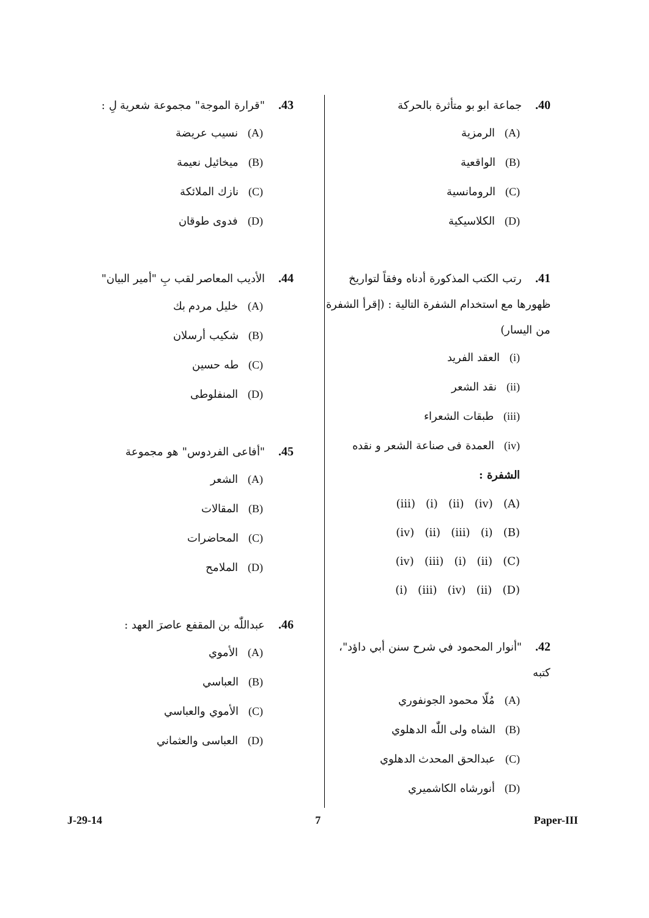40. جماعة ابو بو متأثرة بالحركة
(A) الرمزية
(B) الواقعية
(C) الرومانسية
(D) الكلاسيكية
41. رتب الكتب المذكورة أدناه وفقاً لتواريخ ظهورها مع استخدام الشفرة التالية : (إقرأ الشفرة من اليسار)
(i) العقد الفريد
(ii) نقد الشعر
(iii) طبقات الشعراء
(iv) العمدة فى صناعة الشعر و نقده
الشفرة :
(A) (iv) (ii) (i) (iii)
(B) (i) (iii) (ii) (iv)
(C) (ii) (i) (iii) (iv)
(D) (ii) (iv) (iii) (i)
42."أنوار المحمود في شرح سنن أبي داؤد"، كتبه
(A) مُلّا محمود الجونفوري
(B) الشاه ولى اللّٰه الدهلوي
(C) عبدالحق المحدث الدهلوي
(D) أنورشاه الكاشميري
43."قرارة الموجة" مجموعة شعرية لِ :
(A) نسيب عريضة
(B) ميخائيل نعيمة
(C) نازك الملائكة
(D) فدوى طوقان
44. الأديب المعاصر لقب بِ "أمير البيان"
(A) خليل مردم بك
(B) شكيب أرسلان
(C) طه حسين
(D) المنفلوطى
45."أفاعى الفردوس" هو مجموعة
(A) الشعر
(B) المقالات
(C) المحاضرات
(D) الملامح
46. عبداللّٰه بن المقفع عاصرَ العهد :
(A) الأموي
(B) العباسي
(C) الأموي والعباسي
(D) العباسى والعثماني
J-29-14 7 Paper-III